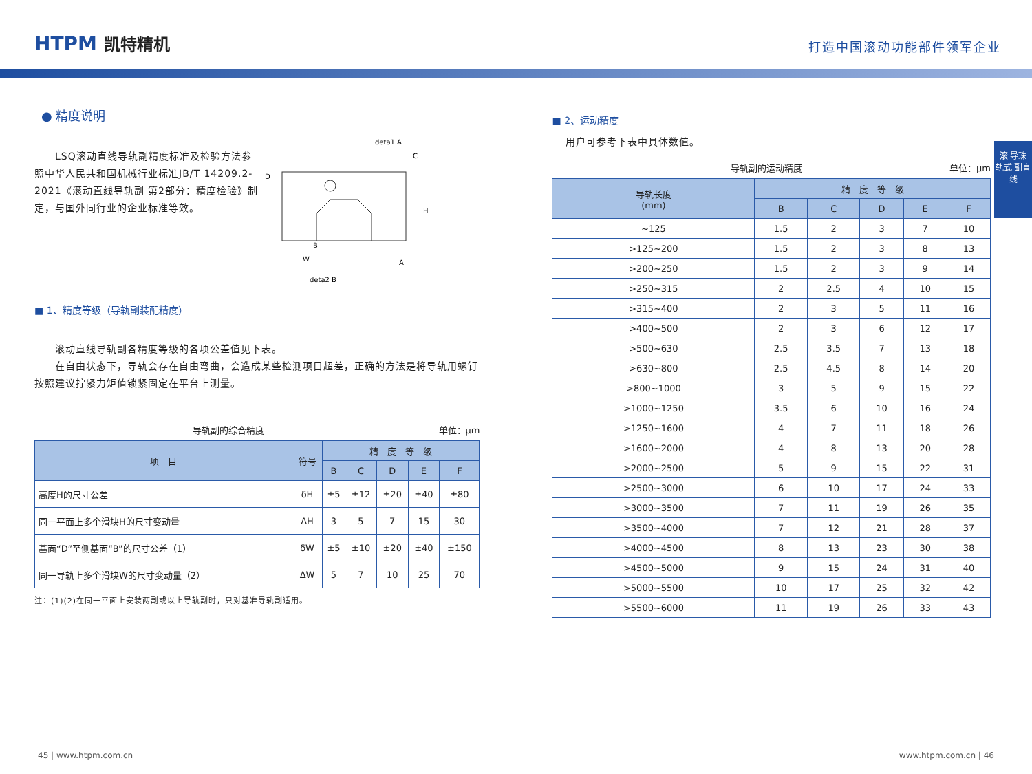HTPM 凯特精机
打造中国滚动功能部件领军企业
滚 导珠 轨式 副直 线
● 精度说明
　　LSQ滚动直线导轨副精度标准及检验方法参照中华人民共和国机械行业标准JB/T 14209.2-2021《滚动直线导轨副 第2部分：精度检验》制定，与国外同行业的企业标准等效。
deta1 A
deta2 B
D
B
A
C
W
H
■ 1、精度等级（导轨副装配精度）
　　滚动直线导轨副各精度等级的各项公差值见下表。
　　在自由状态下，导轨会存在自由弯曲，会造成某些检测项目超差，正确的方法是将导轨用螺钉按照建议拧紧力矩值锁紧固定在平台上测量。
导轨副的综合精度 单位：μm
| 项 目 | 符号 | 精 度 等 级 | | | | |
| --- | --- | --- | --- | --- | --- | --- |
| | | B | C | D | E | F |
| 高度H的尺寸公差 | δH | ±5 | ±12 | ±20 | ±40 | ±80 |
| 同一平面上多个滑块H的尺寸变动量 | ΔH | 3 | 5 | 7 | 15 | 30 |
| 基面“D”至侧基面“B”的尺寸公差（1） | δW | ±5 | ±10 | ±20 | ±40 | ±150 |
| 同一导轨上多个滑块W的尺寸变动量（2） | ΔW | 5 | 7 | 10 | 25 | 70 |
注：(1)(2)在同一平面上安装两副或以上导轨副时，只对基准导轨副适用。
■ 2、运动精度
用户可参考下表中具体数值。
导轨副的运动精度 单位：μm
| 导轨长度 (mm) | 精 度 等 级 | | | | |
| --- | --- | --- | --- | --- | --- |
| | B | C | D | E | F |
| ~125 | 1.5 | 2 | 3 | 7 | 10 |
| >125~200 | 1.5 | 2 | 3 | 8 | 13 |
| >200~250 | 1.5 | 2 | 3 | 9 | 14 |
| >250~315 | 2 | 2.5 | 4 | 10 | 15 |
| >315~400 | 2 | 3 | 5 | 11 | 16 |
| >400~500 | 2 | 3 | 6 | 12 | 17 |
| >500~630 | 2.5 | 3.5 | 7 | 13 | 18 |
| >630~800 | 2.5 | 4.5 | 8 | 14 | 20 |
| >800~1000 | 3 | 5 | 9 | 15 | 22 |
| >1000~1250 | 3.5 | 6 | 10 | 16 | 24 |
| >1250~1600 | 4 | 7 | 11 | 18 | 26 |
| >1600~2000 | 4 | 8 | 13 | 20 | 28 |
| >2000~2500 | 5 | 9 | 15 | 22 | 31 |
| >2500~3000 | 6 | 10 | 17 | 24 | 33 |
| >3000~3500 | 7 | 11 | 19 | 26 | 35 |
| >3500~4000 | 7 | 12 | 21 | 28 | 37 |
| >4000~4500 | 8 | 13 | 23 | 30 | 38 |
| >4500~5000 | 9 | 15 | 24 | 31 | 40 |
| >5000~5500 | 10 | 17 | 25 | 32 | 42 |
| >5500~6000 | 11 | 19 | 26 | 33 | 43 |
45 | www.htpm.com.cn www.htpm.com.cn | 46